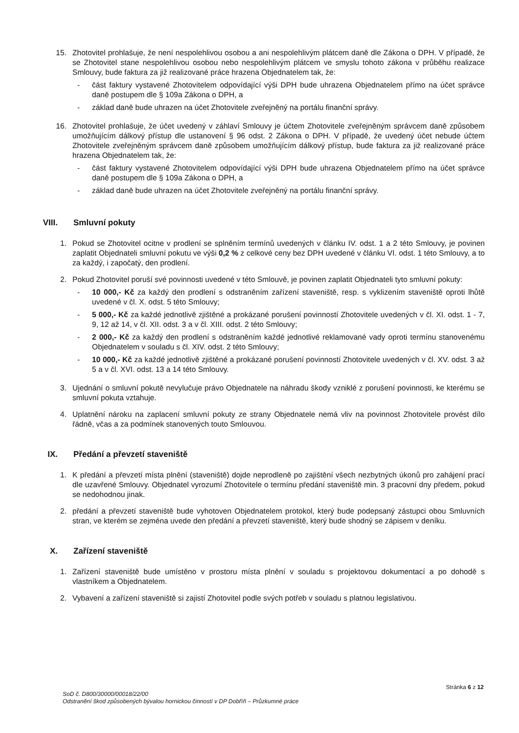15. Zhotovitel prohlašuje, že není nespolehlivou osobou a ani nespolehlivým plátcem daně dle Zákona o DPH. V případě, že se Zhotovitel stane nespolehlivou osobou nebo nespolehlivým plátcem ve smyslu tohoto zákona v průběhu realizace Smlouvy, bude faktura za již realizované práce hrazena Objednatelem tak, že:
- část faktury vystavené Zhotovitelem odpovídající výši DPH bude uhrazena Objednatelem přímo na účet správce daně postupem dle § 109a Zákona o DPH, a
- základ daně bude uhrazen na účet Zhotovitele zveřejněný na portálu finanční správy.
16. Zhotovitel prohlašuje, že účet uvedený v záhlaví Smlouvy je účtem Zhotovitele zveřejněným správcem daně způsobem umožňujícím dálkový přístup dle ustanovení § 96 odst. 2 Zákona o DPH. V případě, že uvedený účet nebude účtem Zhotovitele zveřejněným správcem daně způsobem umožňujícím dálkový přístup, bude faktura za již realizované práce hrazena Objednatelem tak, že:
- část faktury vystavené Zhotovitelem odpovídající výši DPH bude uhrazena Objednatelem přímo na účet správce daně postupem dle § 109a Zákona o DPH, a
- základ daně bude uhrazen na účet Zhotovitele zveřejněný na portálu finanční správy.
VIII. Smluvní pokuty
1. Pokud se Zhotovitel ocitne v prodlení se splněním termínů uvedených v článku IV. odst. 1 a 2 této Smlouvy, je povinen zaplatit Objednateli smluvní pokutu ve výši 0,2 % z celkové ceny bez DPH uvedené v článku VI. odst. 1 této Smlouvy, a to za každý, i započatý, den prodlení.
2. Pokud Zhotovitel poruší své povinnosti uvedené v této Smlouvě, je povinen zaplatit Objednateli tyto smluvní pokuty:
- 10 000,- Kč za každý den prodlení s odstraněním zařízení staveniště, resp. s vyklizením staveniště oproti lhůtě uvedené v čl. X. odst. 5 této Smlouvy;
- 5 000,- Kč za každé jednotlivě zjištěné a prokázané porušení povinností Zhotovitele uvedených v čl. XI. odst. 1 - 7, 9, 12 až 14, v čl. XII. odst. 3 a v čl. XIII. odst. 2 této Smlouvy;
- 2 000,- Kč za každý den prodlení s odstraněním každé jednotlivé reklamované vady oproti termínu stanovenému Objednatelem v souladu s čl. XIV. odst. 2 této Smlouvy;
- 10 000,- Kč za každé jednotlivě zjištěné a prokázané porušení povinností Zhotovitele uvedených v čl. XV. odst. 3 až 5 a v čl. XVI. odst. 13 a 14 této Smlouvy.
3. Ujednání o smluvní pokutě nevylučuje právo Objednatele na náhradu škody vzniklé z porušení povinnosti, ke kterému se smluvní pokuta vztahuje.
4. Uplatnění nároku na zaplacení smluvní pokuty ze strany Objednatele nemá vliv na povinnost Zhotovitele provést dílo řádně, včas a za podmínek stanovených touto Smlouvou.
IX. Předání a převzetí staveniště
1. K předání a převzetí místa plnění (staveniště) dojde neprodleně po zajištění všech nezbytných úkonů pro zahájení prací dle uzavřené Smlouvy. Objednatel vyrozumí Zhotovitele o termínu předání staveniště min. 3 pracovní dny předem, pokud se nedohodnou jinak.
2. předání a převzetí staveniště bude vyhotoven Objednatelem protokol, který bude podepsaný zástupci obou Smluvních stran, ve kterém se zejména uvede den předání a převzetí staveniště, který bude shodný se zápisem v deníku.
X. Zařízení staveniště
1. Zařízení staveniště bude umístěno v prostoru místa plnění v souladu s projektovou dokumentací a po dohodě s vlastníkem a Objednatelem.
2. Vybavení a zařízení staveniště si zajistí Zhotovitel podle svých potřeb v souladu s platnou legislativou.
Stránka 6 z 12
SoD č. D800/30000/00018/22/00
Odstranění škod způsobených bývalou hornickou činností v DP Dobříň – Průzkumné práce